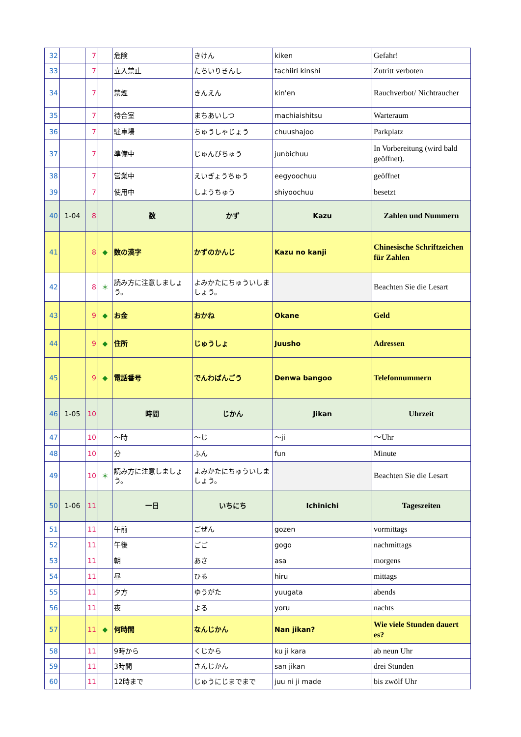| 32 | | 7 | | 危険 | きけん | kiken | Gefahr! |
| 33 | | 7 | | 立入禁止 | たちいりきんし | tachiiri kinshi | Zutritt verboten |
| 34 | | 7 | | 禁煙 | きんえん | kin'en | Rauchverbot/ Nichtraucher |
| 35 | | 7 | | 待合室 | まちあいしつ | machiaishitsu | Warteraum |
| 36 | | 7 | | 駐車場 | ちゅうしゃじょう | chuushajoo | Parkplatz |
| 37 | | 7 | | 準備中 | じゅんびちゅう | junbichuu | In Vorbereitung (wird bald geöffnet). |
| 38 | | 7 | | 営業中 | えいぎょうちゅう | eegyoochuu | geöffnet |
| 39 | | 7 | | 使用中 | しようちゅう | shiyoochuu | besetzt |
| 40 | 1-04 | 8 | | 数 | かず | Kazu | Zahlen und Nummern |
| 41 | | 8 | ◆ | 数の漢字 | かずのかんじ | Kazu no kanji | Chinesische Schriftzeichen für Zahlen |
| 42 | | 8 | ＊ | 読み方に注意しましょう。 | よみかたにちゅういしましょう。 | | Beachten Sie die Lesart |
| 43 | | 9 | ◆ | お金 | おかね | Okane | Geld |
| 44 | | 9 | ◆ | 住所 | じゅうしょ | Juusho | Adressen |
| 45 | | 9 | ◆ | 電話番号 | でんわばんごう | Denwa bangoo | Telefonnummern |
| 46 | 1-05 | 10 | | 時間 | じかん | Jikan | Uhrzeit |
| 47 | | 10 | | ～時 | ～じ | ～ji | ～Uhr |
| 48 | | 10 | | 分 | ふん | fun | Minute |
| 49 | | 10 | ＊ | 読み方に注意しましょう。 | よみかたにちゅういしましょう。 | | Beachten Sie die Lesart |
| 50 | 1-06 | 11 | | 一日 | いちにち | Ichinichi | Tageszeiten |
| 51 | | 11 | | 午前 | ごぜん | gozen | vormittags |
| 52 | | 11 | | 午後 | ごご | gogo | nachmittags |
| 53 | | 11 | | 朝 | あさ | asa | morgens |
| 54 | | 11 | | 昼 | ひる | hiru | mittags |
| 55 | | 11 | | 夕方 | ゆうがた | yuugata | abends |
| 56 | | 11 | | 夜 | よる | yoru | nachts |
| 57 | | 11 | ◆ | 何時間 | なんじかん | Nan jikan? | Wie viele Stunden dauert es? |
| 58 | | 11 | | 9時から | くじから | ku ji kara | ab neun Uhr |
| 59 | | 11 | | 3時間 | さんじかん | san jikan | drei Stunden |
| 60 | | 11 | | 12時まで | じゅうにじまでまで | juu ni ji made | bis zwölf Uhr |